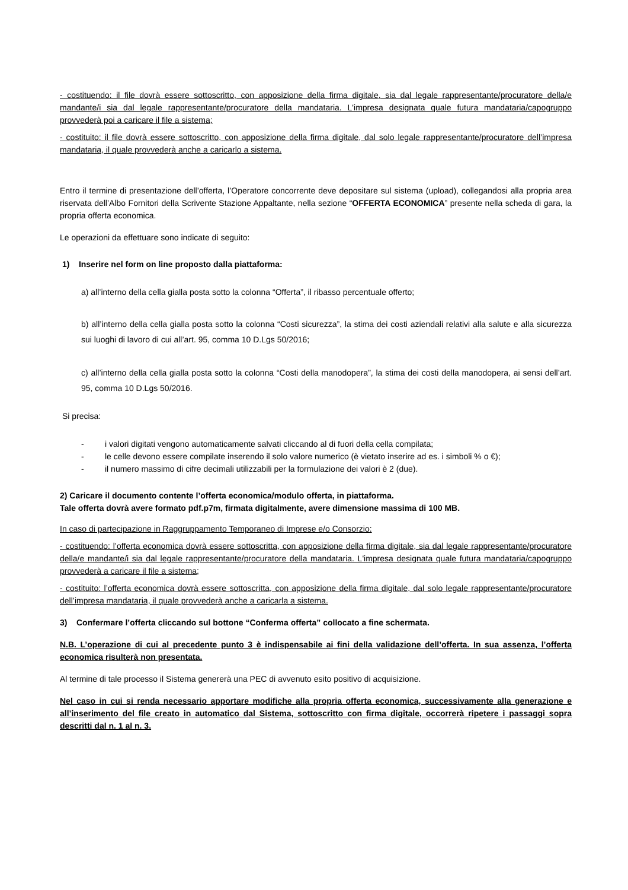- costituendo: il file dovrà essere sottoscritto, con apposizione della firma digitale, sia dal legale rappresentante/procuratore della/e mandante/i sia dal legale rappresentante/procuratore della mandataria. L'impresa designata quale futura mandataria/capogruppo provvederà poi a caricare il file a sistema;
- costituito: il file dovrà essere sottoscritto, con apposizione della firma digitale, dal solo legale rappresentante/procuratore dell’impresa mandataria, il quale provvederà anche a caricarlo a sistema.
Entro il termine di presentazione dell’offerta, l’Operatore concorrente deve depositare sul sistema (upload), collegandosi alla propria area riservata dell’Albo Fornitori della Scrivente Stazione Appaltante, nella sezione “OFFERTA ECONOMICA” presente nella scheda di gara, la propria offerta economica.
Le operazioni da effettuare sono indicate di seguito:
1) Inserire nel form on line proposto dalla piattaforma:
a) all’interno della cella gialla posta sotto la colonna “Offerta”, il ribasso percentuale offerto;
b) all’interno della cella gialla posta sotto la colonna “Costi sicurezza”, la stima dei costi aziendali relativi alla salute e alla sicurezza sui luoghi di lavoro di cui all’art. 95, comma 10 D.Lgs 50/2016;
c) all’interno della cella gialla posta sotto la colonna “Costi della manodopera”, la stima dei costi della manodopera, ai sensi dell’art. 95, comma 10 D.Lgs 50/2016.
Si precisa:
- i valori digitati vengono automaticamente salvati cliccando al di fuori della cella compilata;
- le celle devono essere compilate inserendo il solo valore numerico (è vietato inserire ad es. i simboli % o €);
- il numero massimo di cifre decimali utilizzabili per la formulazione dei valori è 2 (due).
2) Caricare il documento contente l’offerta economica/modulo offerta, in piattaforma.
Tale offerta dovrà avere formato pdf.p7m, firmata digitalmente, avere dimensione massima di 100 MB.
In caso di partecipazione in Raggruppamento Temporaneo di Imprese e/o Consorzio:
- costituendo: l’offerta economica dovrà essere sottoscritta, con apposizione della firma digitale, sia dal legale rappresentante/procuratore della/e mandante/i sia dal legale rappresentante/procuratore della mandataria. L'impresa designata quale futura mandataria/capogruppo provvederà a caricare il file a sistema;
- costituito: l’offerta economica dovrà essere sottoscritta, con apposizione della firma digitale, dal solo legale rappresentante/procuratore dell’impresa mandataria, il quale provvederà anche a caricarla a sistema.
3) Confermare l’offerta cliccando sul bottone “Conferma offerta” collocato a fine schermata.
N.B. L’operazione di cui al precedente punto 3 è indispensabile ai fini della validazione dell’offerta. In sua assenza, l’offerta economica risulterà non presentata.
Al termine di tale processo il Sistema genererà una PEC di avvenuto esito positivo di acquisizione.
Nel caso in cui si renda necessario apportare modifiche alla propria offerta economica, successivamente alla generazione e all’inserimento del file creato in automatico dal Sistema, sottoscritto con firma digitale, occorrerà ripetere i passaggi sopra descritti dal n. 1 al n. 3.